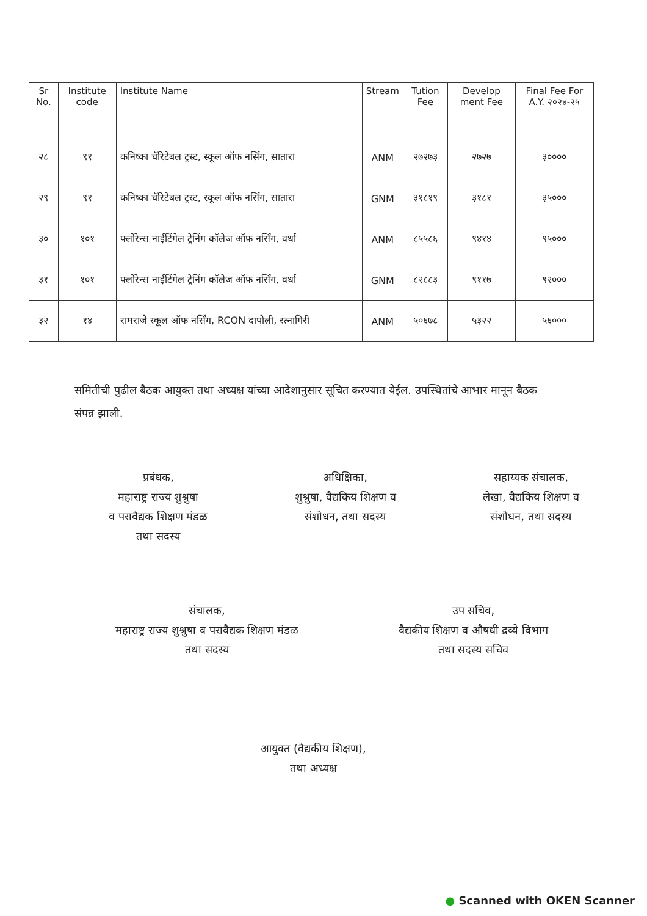| Sr No. | Institute code | Institute Name | Stream | Tution Fee | Develop ment Fee | Final Fee For A.Y. २०२४-२५ |
| --- | --- | --- | --- | --- | --- | --- |
| २८ | ९१ | कनिष्का चॅरिटेबल ट्रस्ट, स्कूल ऑफ नर्सिंग, सातारा | ANM | २७२७३ | २७२७ | ३०००० |
| २९ | ९१ | कनिष्का चॅरिटेबल ट्रस्ट, स्कूल ऑफ नर्सिंग, सातारा | GNM | ३१८१९ | ३१८१ | ३५००० |
| ३० | १०१ | फ्लोरेन्स नाईटिंगेल ट्रेनिंग कॉलेज ऑफ नर्सिंग, वर्धा | ANM | ८५५८६ | ९४१४ | ९५००० |
| ३१ | १०१ | फ्लोरेन्स नाईटिंगेल ट्रेनिंग कॉलेज ऑफ नर्सिंग, वर्धा | GNM | ८२८८३ | ९११७ | ९२००० |
| ३२ | १४ | रामराजे स्कूल ऑफ नर्सिंग, RCON दापोली, रत्नागिरी | ANM | ५०६७८ | ५३२२ | ५६००० |
समितीची पुढील बैठक आयुक्त तथा अध्यक्ष यांच्या आदेशानुसार सूचित करण्यात येईल. उपस्थितांचे आभार मानून बैठक संपन्न झाली.
प्रबंधक,
महाराष्ट्र राज्य शुश्रुषा
व परावैद्यक शिक्षण मंडळ
तथा सदस्य
अधिक्षिका,
शुश्रुषा, वैद्यकिय शिक्षण व
संशोधन, तथा सदस्य
सहाय्यक संचालक,
लेखा, वैद्यकिय शिक्षण व
संशोधन, तथा सदस्य
संचालक,
महाराष्ट्र राज्य शुश्रुषा व परावैद्यक शिक्षण मंडळ
तथा सदस्य
उप सचिव,
वैद्यकीय शिक्षण व औषधी द्रव्ये विभाग
तथा सदस्य सचिव
आयुक्त (वैद्यकीय शिक्षण),
तथा अध्यक्ष
● Scanned with OKEN Scanner